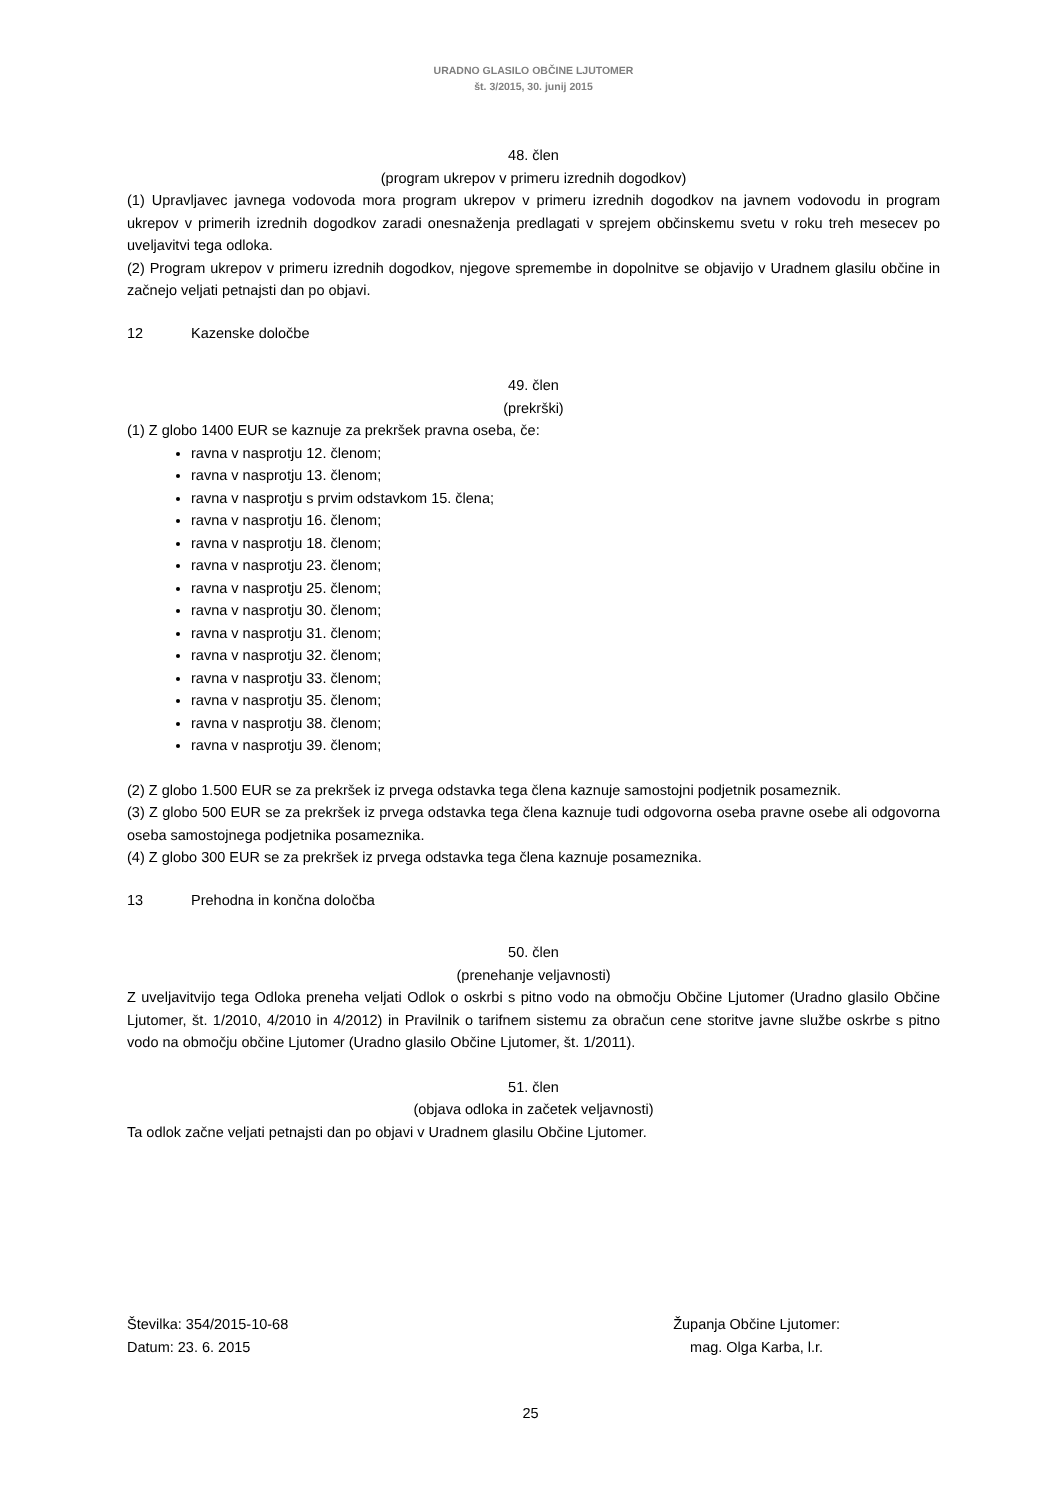URADNO GLASILO OBČINE LJUTOMER
št. 3/2015, 30. junij 2015
48. člen
(program ukrepov v primeru izrednih dogodkov)
(1) Upravljavec javnega vodovoda mora program ukrepov v primeru izrednih dogodkov na javnem vodovodu in program ukrepov v primerih izrednih dogodkov zaradi onesnaženja predlagati v sprejem občinskemu svetu v roku treh mesecev po uveljavitvi tega odloka.
(2) Program ukrepov v primeru izrednih dogodkov, njegove spremembe in dopolnitve se objavijo v Uradnem glasilu občine in začnejo veljati petnajsti dan po objavi.
12 Kazenske določbe
49. člen
(prekrški)
(1) Z globo 1400 EUR se kaznuje za prekršek pravna oseba, če:
ravna v nasprotju 12. členom;
ravna v nasprotju 13. členom;
ravna v nasprotju s prvim odstavkom 15. člena;
ravna v nasprotju 16. členom;
ravna v nasprotju 18. členom;
ravna v nasprotju 23. členom;
ravna v nasprotju 25. členom;
ravna v nasprotju 30. členom;
ravna v nasprotju 31. členom;
ravna v nasprotju 32. členom;
ravna v nasprotju 33. členom;
ravna v nasprotju 35. členom;
ravna v nasprotju 38. členom;
ravna v nasprotju 39. členom;
(2) Z globo 1.500 EUR se za prekršek iz prvega odstavka tega člena kaznuje samostojni podjetnik posameznik.
(3) Z globo 500 EUR se za prekršek iz prvega odstavka tega člena kaznuje tudi odgovorna oseba pravne osebe ali odgovorna oseba samostojnega podjetnika posameznika.
(4) Z globo 300 EUR se za prekršek iz prvega odstavka tega člena kaznuje posameznika.
13 Prehodna in končna določba
50. člen
(prenehanje veljavnosti)
Z uveljavitvijo tega Odloka preneha veljati Odlok o oskrbi s pitno vodo na območju Občine Ljutomer (Uradno glasilo Občine Ljutomer, št. 1/2010, 4/2010 in 4/2012) in Pravilnik o tarifnem sistemu za obračun cene storitve javne službe oskrbe s pitno vodo na območju občine Ljutomer (Uradno glasilo Občine Ljutomer, št. 1/2011).
51. člen
(objava odloka in začetek veljavnosti)
Ta odlok začne veljati petnajsti dan po objavi v Uradnem glasilu Občine Ljutomer.
Številka: 354/2015-10-68
Datum: 23. 6. 2015
Županja Občine Ljutomer:
mag. Olga Karba, l.r.
25